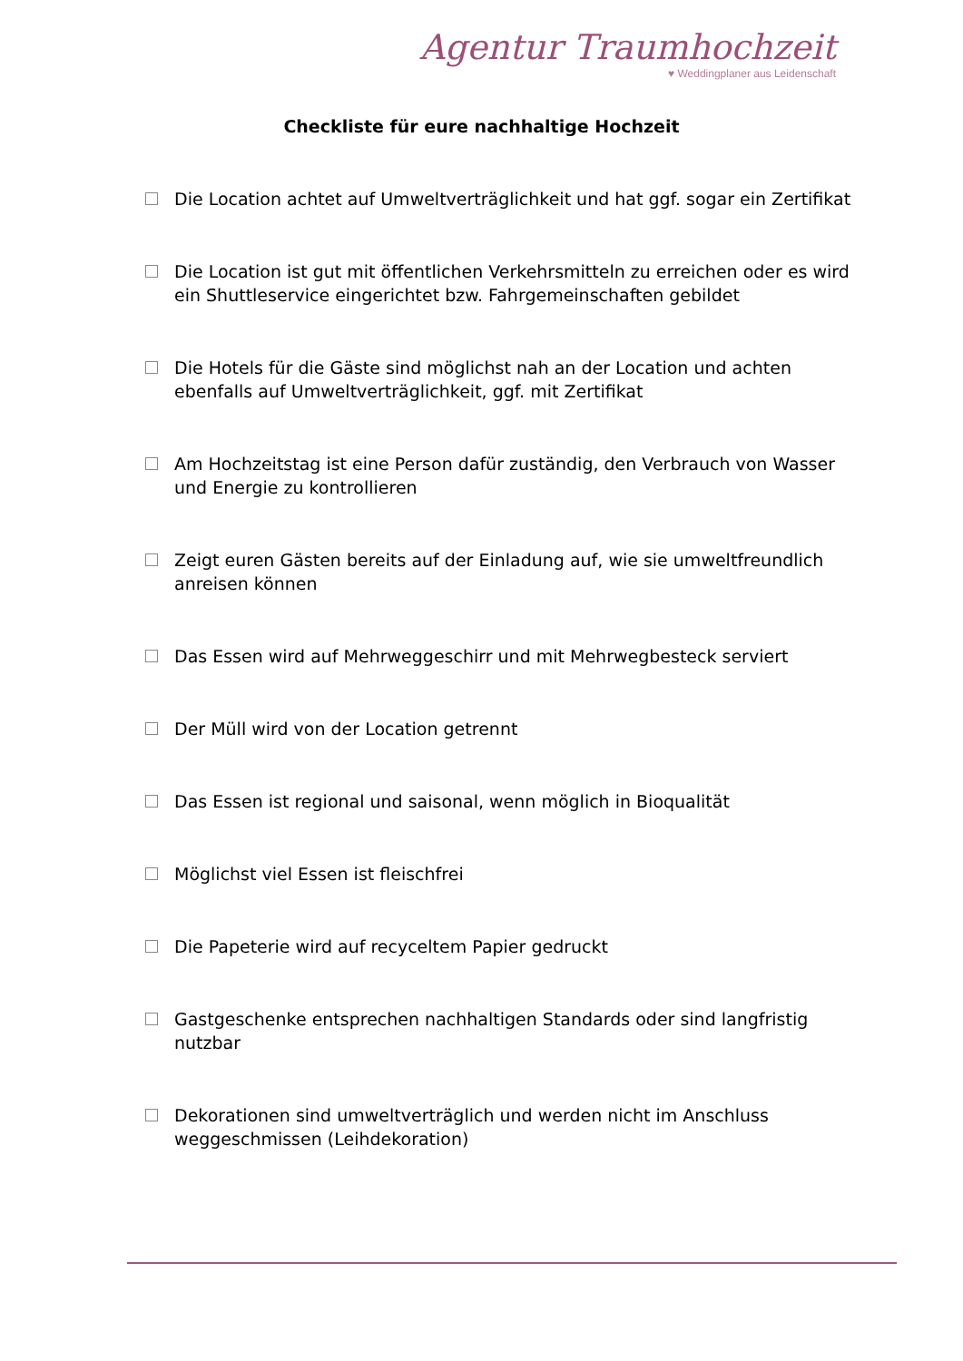Agentur Traumhochzeit
♥ Weddingplaner aus Leidenschaft
Checkliste für eure nachhaltige Hochzeit
Die Location achtet auf Umweltverträglichkeit und hat ggf. sogar ein Zertifikat
Die Location ist gut mit öffentlichen Verkehrsmitteln zu erreichen oder es wird ein Shuttleservice eingerichtet bzw. Fahrgemeinschaften gebildet
Die Hotels für die Gäste sind möglichst nah an der Location und achten ebenfalls auf Umweltverträglichkeit, ggf. mit Zertifikat
Am Hochzeitstag ist eine Person dafür zuständig, den Verbrauch von Wasser und Energie zu kontrollieren
Zeigt euren Gästen bereits auf der Einladung auf, wie sie umweltfreundlich anreisen können
Das Essen wird auf Mehrweggeschirr und mit Mehrwegbesteck serviert
Der Müll wird von der Location getrennt
Das Essen ist regional und saisonal, wenn möglich in Bioqualität
Möglichst viel Essen ist fleischfrei
Die Papeterie wird auf recyceltem Papier gedruckt
Gastgeschenke entsprechen nachhaltigen Standards oder sind langfristig nutzbar
Dekorationen sind umweltverträglich und werden nicht im Anschluss weggeschmissen (Leihdekoration)